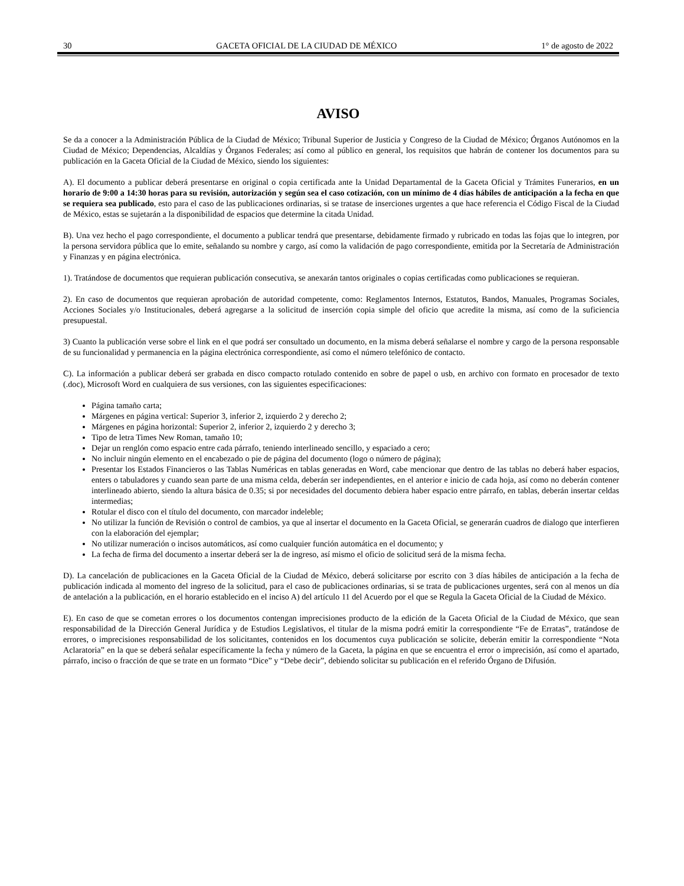30 GACETA OFICIAL DE LA CIUDAD DE MÉXICO 1° de agosto de 2022
AVISO
Se da a conocer a la Administración Pública de la Ciudad de México; Tribunal Superior de Justicia y Congreso de la Ciudad de México; Órganos Autónomos en la Ciudad de México; Dependencias, Alcaldías y Órganos Federales; así como al público en general, los requisitos que habrán de contener los documentos para su publicación en la Gaceta Oficial de la Ciudad de México, siendo los siguientes:
A). El documento a publicar deberá presentarse en original o copia certificada ante la Unidad Departamental de la Gaceta Oficial y Trámites Funerarios, en un horario de 9:00 a 14:30 horas para su revisión, autorización y según sea el caso cotización, con un mínimo de 4 días hábiles de anticipación a la fecha en que se requiera sea publicado, esto para el caso de las publicaciones ordinarias, si se tratase de inserciones urgentes a que hace referencia el Código Fiscal de la Ciudad de México, estas se sujetarán a la disponibilidad de espacios que determine la citada Unidad.
B). Una vez hecho el pago correspondiente, el documento a publicar tendrá que presentarse, debidamente firmado y rubricado en todas las fojas que lo integren, por la persona servidora pública que lo emite, señalando su nombre y cargo, así como la validación de pago correspondiente, emitida por la Secretaría de Administración y Finanzas y en página electrónica.
1). Tratándose de documentos que requieran publicación consecutiva, se anexarán tantos originales o copias certificadas como publicaciones se requieran.
2). En caso de documentos que requieran aprobación de autoridad competente, como: Reglamentos Internos, Estatutos, Bandos, Manuales, Programas Sociales, Acciones Sociales y/o Institucionales, deberá agregarse a la solicitud de inserción copia simple del oficio que acredite la misma, así como de la suficiencia presupuestal.
3) Cuanto la publicación verse sobre el link en el que podrá ser consultado un documento, en la misma deberá señalarse el nombre y cargo de la persona responsable de su funcionalidad y permanencia en la página electrónica correspondiente, así como el número telefónico de contacto.
C). La información a publicar deberá ser grabada en disco compacto rotulado contenido en sobre de papel o usb, en archivo con formato en procesador de texto (.doc), Microsoft Word en cualquiera de sus versiones, con las siguientes especificaciones:
Página tamaño carta;
Márgenes en página vertical: Superior 3, inferior 2, izquierdo 2 y derecho 2;
Márgenes en página horizontal: Superior 2, inferior 2, izquierdo 2 y derecho 3;
Tipo de letra Times New Roman, tamaño 10;
Dejar un renglón como espacio entre cada párrafo, teniendo interlineado sencillo, y espaciado a cero;
No incluir ningún elemento en el encabezado o pie de página del documento (logo o número de página);
Presentar los Estados Financieros o las Tablas Numéricas en tablas generadas en Word, cabe mencionar que dentro de las tablas no deberá haber espacios, enters o tabuladores y cuando sean parte de una misma celda, deberán ser independientes, en el anterior e inicio de cada hoja, así como no deberán contener interlineado abierto, siendo la altura básica de 0.35; si por necesidades del documento debiera haber espacio entre párrafo, en tablas, deberán insertar celdas intermedias;
Rotular el disco con el título del documento, con marcador indeleble;
No utilizar la función de Revisión o control de cambios, ya que al insertar el documento en la Gaceta Oficial, se generarán cuadros de dialogo que interfieren con la elaboración del ejemplar;
No utilizar numeración o incisos automáticos, así como cualquier función automática en el documento; y
La fecha de firma del documento a insertar deberá ser la de ingreso, así mismo el oficio de solicitud será de la misma fecha.
D). La cancelación de publicaciones en la Gaceta Oficial de la Ciudad de México, deberá solicitarse por escrito con 3 días hábiles de anticipación a la fecha de publicación indicada al momento del ingreso de la solicitud, para el caso de publicaciones ordinarias, si se trata de publicaciones urgentes, será con al menos un día de antelación a la publicación, en el horario establecido en el inciso A) del artículo 11 del Acuerdo por el que se Regula la Gaceta Oficial de la Ciudad de México.
E). En caso de que se cometan errores o los documentos contengan imprecisiones producto de la edición de la Gaceta Oficial de la Ciudad de México, que sean responsabilidad de la Dirección General Jurídica y de Estudios Legislativos, el titular de la misma podrá emitir la correspondiente “Fe de Erratas”, tratándose de errores, o imprecisiones responsabilidad de los solicitantes, contenidos en los documentos cuya publicación se solicite, deberán emitir la correspondiente “Nota Aclaratoria” en la que se deberá señalar específicamente la fecha y número de la Gaceta, la página en que se encuentra el error o imprecisión, así como el apartado, párrafo, inciso o fracción de que se trate en un formato “Dice” y “Debe decir”, debiendo solicitar su publicación en el referido Órgano de Difusión.